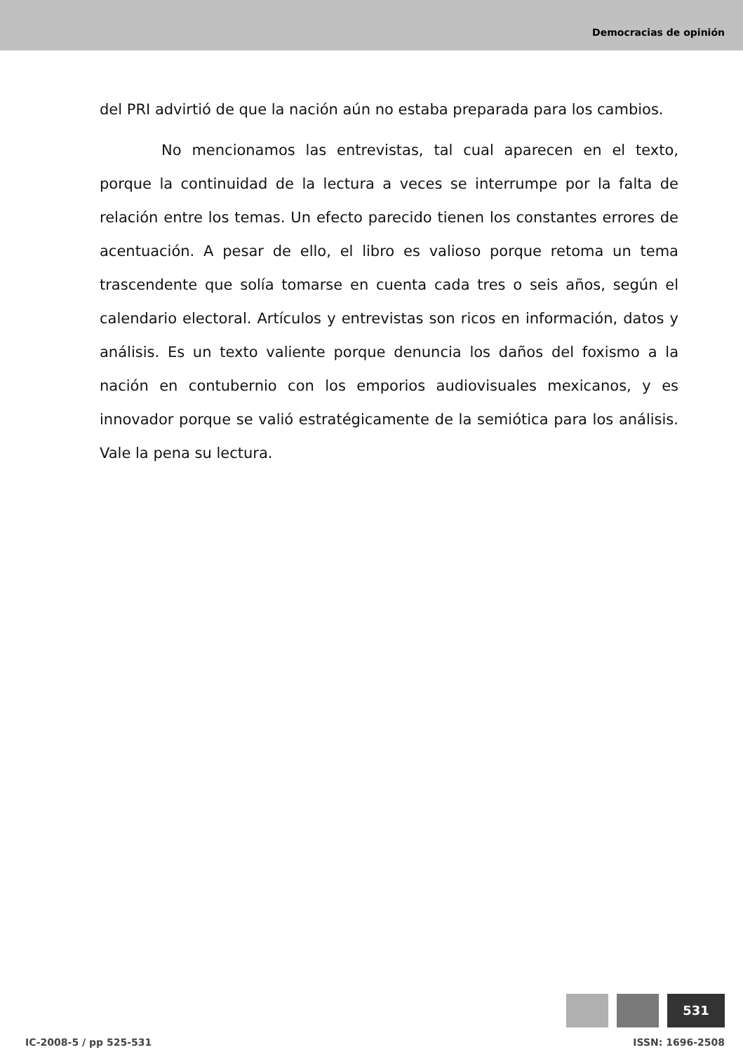Democracias de opinión
del PRI advirtió de que la nación aún no estaba preparada para los cambios.
No mencionamos las entrevistas, tal cual aparecen en el texto, porque la continuidad de la lectura a veces se interrumpe por la falta de relación entre los temas. Un efecto parecido tienen los constantes errores de acentuación. A pesar de ello, el libro es valioso porque retoma un tema trascendente que solía tomarse en cuenta cada tres o seis años, según el calendario electoral. Artículos y entrevistas son ricos en información, datos y análisis. Es un texto valiente porque denuncia los daños del foxismo a la nación en contubernio con los emporios audiovisuales mexicanos, y es innovador porque se valió estratégicamente de la semiótica para los análisis. Vale la pena su lectura.
531
IC-2008-5 / pp 525-531 ISSN: 1696-2508